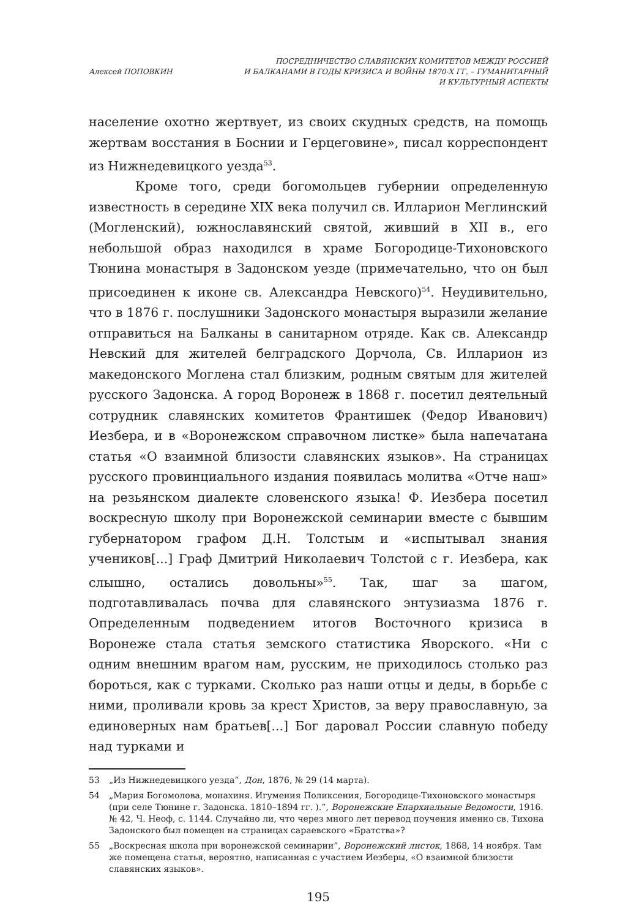Алексей ПОПОВКИН
ПОСРЕДНИЧЕСТВО СЛАВЯНСКИХ КОМИТЕТОВ МЕЖДУ РОССИЕЙ
И БАЛКАНАМИ В ГОДЫ КРИЗИСА И ВОЙНЫ 1870-Х ГГ. – ГУМАНИТАРНЫЙ
И КУЛЬТУРНЫЙ АСПЕКТЫ
население охотно жертвует, из своих скудных средств, на помощь жертвам восстания в Боснии и Герцеговине», писал корреспондент из Нижнедевицкого уезда<sup>53</sup>.
Кроме того, среди богомольцев губернии определенную известность в середине XIX века получил св. Илларион Меглинский (Могленский), южнославянский святой, живший в XII в., его небольшой образ находился в храме Богородице-Тихоновского Тюнина монастыря в Задонском уезде (примечательно, что он был присоединен к иконе св. Александра Невского)<sup>54</sup>. Неудивительно, что в 1876 г. послушники Задонского монастыря выразили желание отправиться на Балканы в санитарном отряде. Как св. Александр Невский для жителей белградского Дорчола, Св. Илларион из македонского Моглена стал близким, родным святым для жителей русского Задонска. А город Воронеж в 1868 г. посетил деятельный сотрудник славянских комитетов Франтишек (Федор Иванович) Иезбера, и в «Воронежском справочном листке» была напечатана статья «О взаимной близости славянских языков». На страницах русского провинциального издания появилась молитва «Отче наш» на резьянском диалекте словенского языка! Ф. Иезбера посетил воскресную школу при Воронежской семинарии вместе с бывшим губернатором графом Д.Н. Толстым и «испытывал знания учеников[...] Граф Дмитрий Николаевич Толстой с г. Иезбера, как слышно, остались довольны»<sup>55</sup>. Так, шаг за шагом, подготавливалась почва для славянского энтузиазма 1876 г. Определенным подведением итогов Восточного кризиса в Воронеже стала статья земского статистика Яворского. «Ни с одним внешним врагом нам, русским, не приходилось столько раз бороться, как с турками. Сколько раз наши отцы и деды, в борьбе с ними, проливали кровь за крест Христов, за веру православную, за единоверных нам братьев[...] Бог даровал России славную победу над турками и
53 „Из Нижнедевицкого уезда”, Дон, 1876, № 29 (14 марта).
54 „Мария Богомолова, монахиня. Игумения Поликсения, Богородице-Тихоновского монастыря (при селе Тюнине г. Задонска. 1810–1894 гг. ).”, Воронежские Епархиальные Ведомости, 1916. № 42, Ч. Неоф, с. 1144. Случайно ли, что через много лет перевод поучения именно св. Тихона Задонского был помещен на страницах сараевского «Братства»?
55 „Воскресная школа при воронежской семинарии”, Воронежский листок, 1868, 14 ноября. Там же помещена статья, вероятно, написанная с участием Иезберы, «О взаимной близости славянских языков».
195